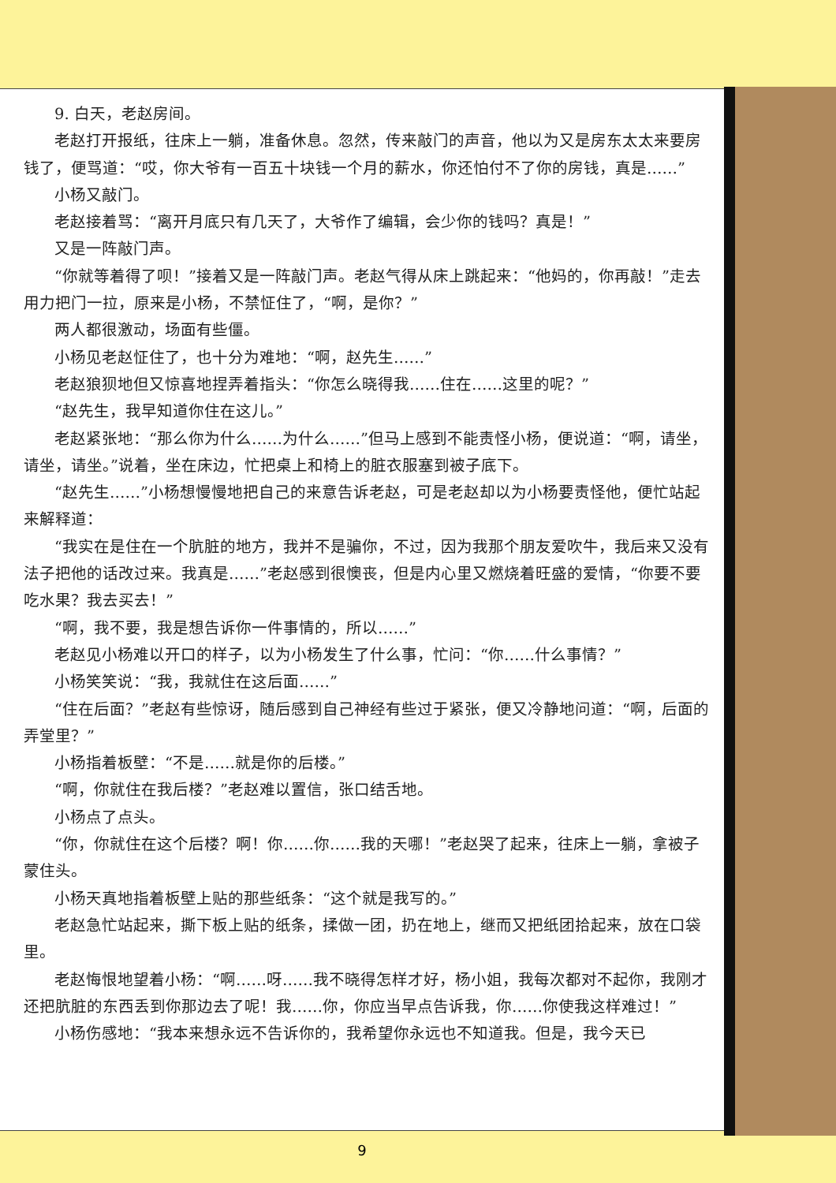9. 白天，老赵房间。
老赵打开报纸，往床上一躺，准备休息。忽然，传来敲门的声音，他以为又是房东太太来要房钱了，便骂道：“哎，你大爷有一百五十块钱一个月的薪水，你还怕付不了你的房钱，真是……”
小杨又敲门。
老赵接着骂：“离开月底只有几天了，大爷作了编辑，会少你的钱吗？真是！”
又是一阵敲门声。
“你就等着得了呗！”接着又是一阵敲门声。老赵气得从床上跳起来：“他妈的，你再敲！”走去用力把门一拉，原来是小杨，不禁怔住了，“啊，是你？”
两人都很激动，场面有些僵。
小杨见老赵怔住了，也十分为难地：“啊，赵先生……”
老赵狼狈地但又惊喜地捏弄着指头：“你怎么晓得我……住在……这里的呢？”
“赵先生，我早知道你住在这儿。”
老赵紧张地：“那么你为什么……为什么……”但马上感到不能责怪小杨，便说道：“啊，请坐，请坐，请坐。”说着，坐在床边，忙把桌上和椅上的脏衣服塞到被子底下。
“赵先生……”小杨想慢慢地把自己的来意告诉老赵，可是老赵却以为小杨要责怪他，便忙站起来解释道：
“我实在是住在一个肮脏的地方，我并不是骗你，不过，因为我那个朋友爱吹牛，我后来又没有法子把他的话改过来。我真是……”老赵感到很懊丧，但是内心里又燃烧着旺盛的爱情，“你要不要吃水果？我去买去！”
“啊，我不要，我是想告诉你一件事情的，所以……”
老赵见小杨难以开口的样子，以为小杨发生了什么事，忙问：“你……什么事情？”
小杨笑笑说：“我，我就住在这后面……”
“住在后面？”老赵有些惊讶，随后感到自己神经有些过于紧张，便又冷静地问道：“啊，后面的弄堂里？”
小杨指着板壁：“不是……就是你的后楼。”
“啊，你就住在我后楼？”老赵难以置信，张口结舌地。
小杨点了点头。
“你，你就住在这个后楼？啊！你……你……我的天哪！”老赵哭了起来，往床上一躺，拿被子蒙住头。
小杨天真地指着板壁上贴的那些纸条：“这个就是我写的。”
老赵急忙站起来，撕下板上贴的纸条，揉做一团，扔在地上，继而又把纸团拾起来，放在口袋里。
老赵悔恨地望着小杨：“啊……呀……我不晓得怎样才好，杨小姐，我每次都对不起你，我刚才还把肮脏的东西丢到你那边去了呢！我……你，你应当早点告诉我，你……你使我这样难过！”
小杨伤感地：“我本来想永远不告诉你的，我希望你永远也不知道我。但是，我今天已
9